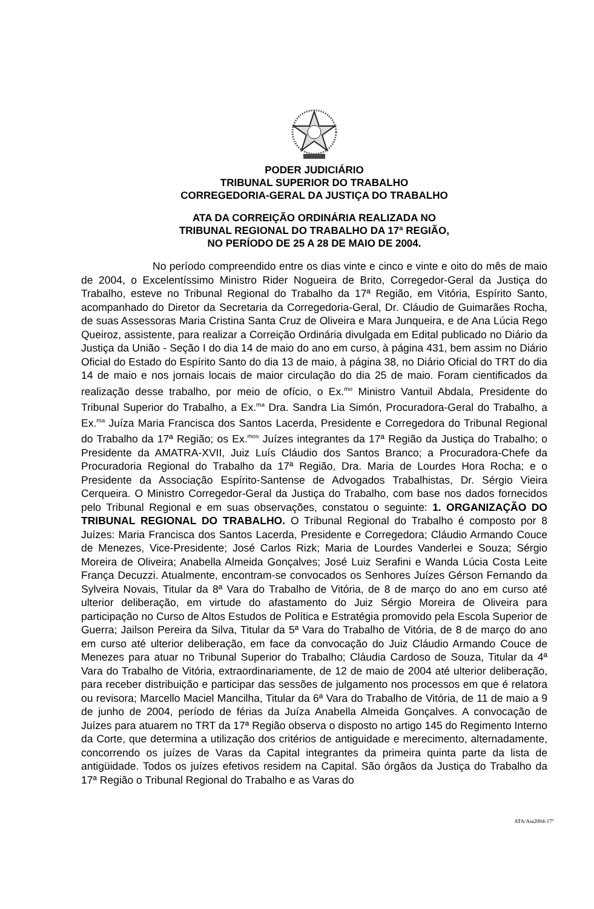PODER JUDICIÁRIO
TRIBUNAL SUPERIOR DO TRABALHO
CORREGEDORIA-GERAL DA JUSTIÇA DO TRABALHO
ATA DA CORREIÇÃO ORDINÁRIA REALIZADA NO
TRIBUNAL REGIONAL DO TRABALHO DA 17ª REGIÃO,
NO PERÍODO DE 25 A 28 DE MAIO DE 2004.
No período compreendido entre os dias vinte e cinco e vinte e oito do mês de maio de 2004, o Excelentíssimo Ministro Rider Nogueira de Brito, Corregedor-Geral da Justiça do Trabalho, esteve no Tribunal Regional do Trabalho da 17ª Região, em Vitória, Espírito Santo, acompanhado do Diretor da Secretaria da Corregedoria-Geral, Dr. Cláudio de Guimarães Rocha, de suas Assessoras Maria Cristina Santa Cruz de Oliveira e Mara Junqueira, e de Ana Lúcia Rego Queiroz, assistente, para realizar a Correição Ordinária divulgada em Edital publicado no Diário da Justiça da União - Seção I do dia 14 de maio do ano em curso, à página 431, bem assim no Diário Oficial do Estado do Espírito Santo do dia 13 de maio, à página 38, no Diário Oficial do TRT do dia 14 de maio e nos jornais locais de maior circulação do dia 25 de maio. Foram cientificados da realização desse trabalho, por meio de ofício, o Ex.<sup>mo</sup> Ministro Vantuil Abdala, Presidente do Tribunal Superior do Trabalho, a Ex.<sup>ma</sup> Dra. Sandra Lia Simón, Procuradora-Geral do Trabalho, a Ex.<sup>ma</sup> Juíza Maria Francisca dos Santos Lacerda, Presidente e Corregedora do Tribunal Regional do Trabalho da 17ª Região; os Ex.<sup>mos</sup> Juízes integrantes da 17ª Região da Justiça do Trabalho; o Presidente da AMATRA-XVII, Juiz Luís Cláudio dos Santos Branco; a Procuradora-Chefe da Procuradoria Regional do Trabalho da 17ª Região, Dra. Maria de Lourdes Hora Rocha; e o Presidente da Associação Espírito-Santense de Advogados Trabalhistas, Dr. Sérgio Vieira Cerqueira. O Ministro Corregedor-Geral da Justiça do Trabalho, com base nos dados fornecidos pelo Tribunal Regional e em suas observações, constatou o seguinte: 1. ORGANIZAÇÃO DO TRIBUNAL REGIONAL DO TRABALHO. O Tribunal Regional do Trabalho é composto por 8 Juízes: Maria Francisca dos Santos Lacerda, Presidente e Corregedora; Cláudio Armando Couce de Menezes, Vice-Presidente; José Carlos Rizk; Maria de Lourdes Vanderlei e Souza; Sérgio Moreira de Oliveira; Anabella Almeida Gonçalves; José Luiz Serafini e Wanda Lúcia Costa Leite França Decuzzi. Atualmente, encontram-se convocados os Senhores Juízes Gérson Fernando da Sylveira Novais, Titular da 8ª Vara do Trabalho de Vitória, de 8 de março do ano em curso até ulterior deliberação, em virtude do afastamento do Juiz Sérgio Moreira de Oliveira para participação no Curso de Altos Estudos de Política e Estratégia promovido pela Escola Superior de Guerra; Jailson Pereira da Silva, Titular da 5ª Vara do Trabalho de Vitória, de 8 de março do ano em curso até ulterior deliberação, em face da convocação do Juiz Cláudio Armando Couce de Menezes para atuar no Tribunal Superior do Trabalho; Cláudia Cardoso de Souza, Titular da 4ª Vara do Trabalho de Vitória, extraordinariamente, de 12 de maio de 2004 até ulterior deliberação, para receber distribuição e participar das sessões de julgamento nos processos em que é relatora ou revisora; Marcello Maciel Mancilha, Titular da 6ª Vara do Trabalho de Vitória, de 11 de maio a 9 de junho de 2004, período de férias da Juíza Anabella Almeida Gonçalves. A convocação de Juízes para atuarem no TRT da 17ª Região observa o disposto no artigo 145 do Regimento Interno da Corte, que determina a utilização dos critérios de antiguidade e merecimento, alternadamente, concorrendo os juízes de Varas da Capital integrantes da primeira quinta parte da lista de antigüidade. Todos os juízes efetivos residem na Capital. São órgãos da Justiça do Trabalho da 17ª Região o Tribunal Regional do Trabalho e as Varas do
ATA/Ata2004-17ª